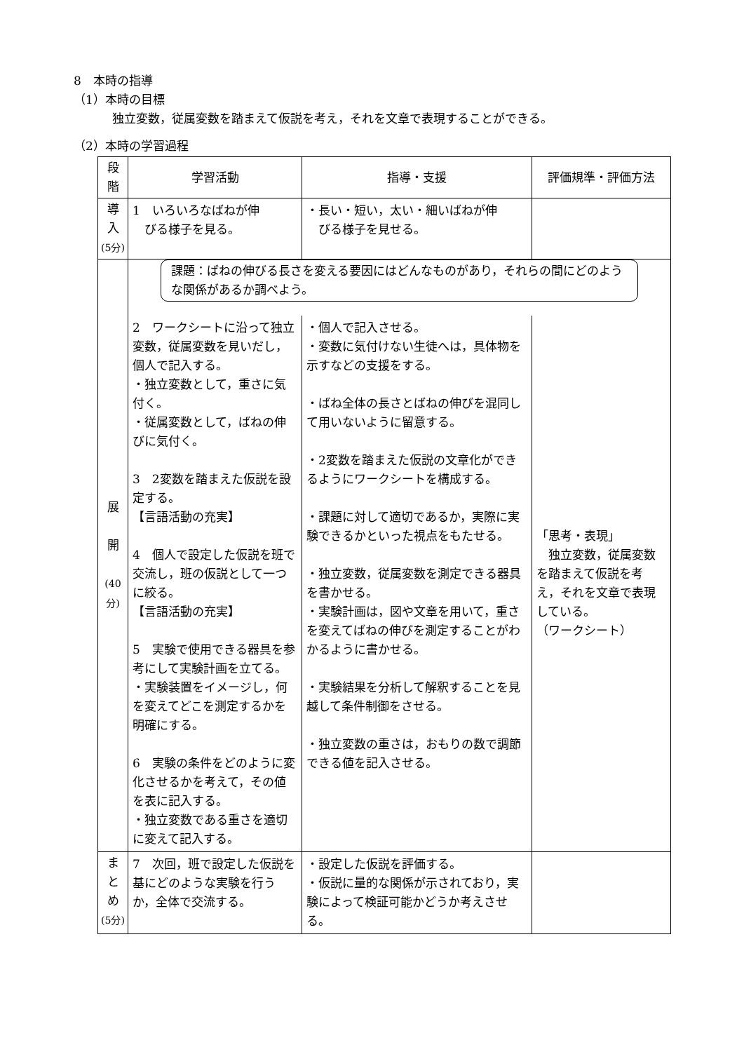8　本時の指導
（1）本時の目標
独立変数，従属変数を踏まえて仮説を考え，それを文章で表現することができる。
（2）本時の学習過程
| 段 階 | 学習活動 | 指導・支援 | 評価規準・評価方法 |
| --- | --- | --- | --- |
| 導 入 (5分) | 1 いろいろなばねが伸 びる様子を見る。 | ・長い・短い，太い・細いばねが伸 びる様子を見せる。 | |
| 展 開 (40分) | 課題：ばねの伸びる長さを変える要因にはどんなものがあり，それらの間にどのような関係があるか調べよう。 | | |
| | 2 ワークシートに沿って独立変数，従属変数を見いだし，個人で記入する。 ・独立変数として，重さに気付く。 ・従属変数として，ばねの伸びに気付く。 3 2変数を踏まえた仮説を設定する。 【言語活動の充実】 4 個人で設定した仮説を班で交流し，班の仮説として一つに絞る。 【言語活動の充実】 5 実験で使用できる器具を参考にして実験計画を立てる。 ・実験装置をイメージし，何を変えてどこを測定するかを明確にする。 6 実験の条件をどのように変化させるかを考えて，その値を表に記入する。 ・独立変数である重さを適切に変えて記入する。 | ・個人で記入させる。 ・変数に気付けない生徒へは，具体物を示すなどの支援をする。 ・ばね全体の長さとばねの伸びを混同して用いないように留意する。 ・2変数を踏まえた仮説の文章化ができるようにワークシートを構成する。 ・課題に対して適切であるか，実際に実験できるかといった視点をもたせる。 ・独立変数，従属変数を測定できる器具を書かせる。 ・実験計画は，図や文章を用いて，重さを変えてばねの伸びを測定することがわかるように書かせる。 ・実験結果を分析して解釈することを見越して条件制御をさせる。 ・独立変数の重さは，おもりの数で調節できる値を記入させる。 | 「思考・表現」 独立変数，従属変数を踏まえて仮説を考え，それを文章で表現している。 （ワークシート） |
| ま と め (5分) | 7 次回，班で設定した仮説を基にどのような実験を行うか，全体で交流する。 | ・設定した仮説を評価する。 ・仮説に量的な関係が示されており，実験によって検証可能かどうか考えさせる。 | |